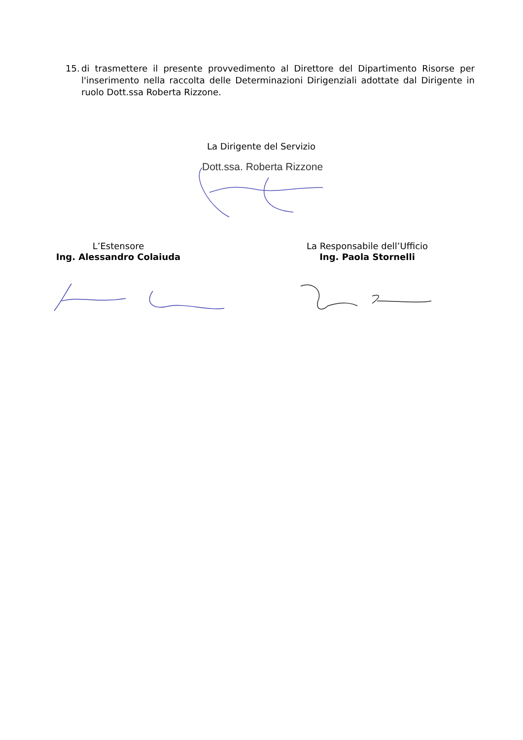15. di trasmettere il presente provvedimento al Direttore del Dipartimento Risorse per l'inserimento nella raccolta delle Determinazioni Dirigenziali adottate dal Dirigente in ruolo Dott.ssa Roberta Rizzone.
La Dirigente del Servizio
Dott.ssa. Roberta Rizzone
L’Estensore
Ing. Alessandro Colaiuda
La Responsabile dell’Ufficio
Ing. Paola Stornelli